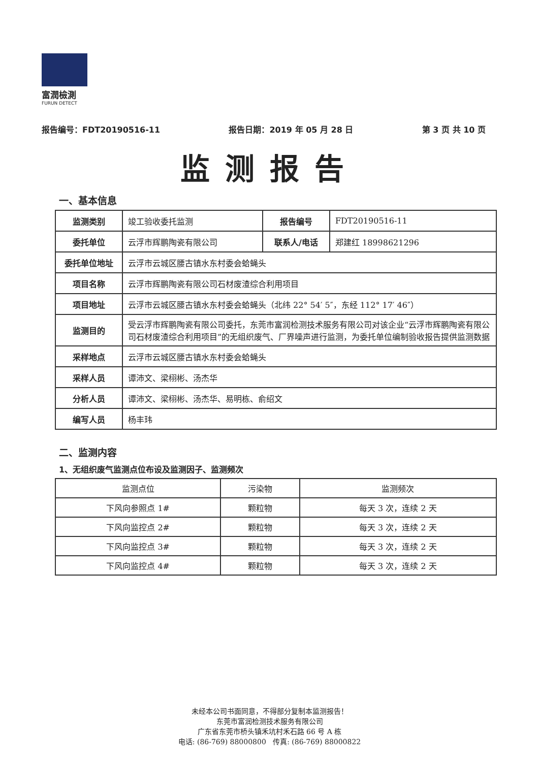富潤檢測
FURUN DETECT
报告编号：FDT20190516-11 报告日期：2019 年 05 月 28 日 第 3 页 共 10 页
监测报告
一、基本信息
| 监测类别 | 竣工验收委托监测 | 报告编号 | FDT20190516-11 |
| 委托单位 | 云浮市辉鹏陶瓷有限公司 | 联系人/电话 | 郑建红 18998621296 |
| 委托单位地址 | 云浮市云城区腰古镇水东村委会蛤蝇头 | | |
| 项目名称 | 云浮市辉鹏陶瓷有限公司石材废渣综合利用项目 | | |
| 项目地址 | 云浮市云城区腰古镇水东村委会蛤蝇头（北纬 22° 54′ 5″，东经 112° 17′ 46″） | | |
| 监测目的 | 受云浮市辉鹏陶瓷有限公司委托，东莞市富润检测技术服务有限公司对该企业“云浮市辉鹏陶瓷有限公司石材废渣综合利用项目”的无组织废气、厂界噪声进行监测，为委托单位编制验收报告提供监测数据 | | |
| 采样地点 | 云浮市云城区腰古镇水东村委会蛤蝇头 | | |
| 采样人员 | 谭沛文、梁栩彬、汤杰华 | | |
| 分析人员 | 谭沛文、梁栩彬、汤杰华、易明栋、俞绍文 | | |
| 编写人员 | 杨丰玮 | | |
二、监测内容
1、无组织废气监测点位布设及监测因子、监测频次
| 监测点位 | 污染物 | 监测频次 |
| 下风向参照点 1# | 颗粒物 | 每天 3 次，连续 2 天 |
| 下风向监控点 2# | 颗粒物 | 每天 3 次，连续 2 天 |
| 下风向监控点 3# | 颗粒物 | 每天 3 次，连续 2 天 |
| 下风向监控点 4# | 颗粒物 | 每天 3 次，连续 2 天 |
未经本公司书面同意，不得部分复制本监测报告！
东莞市富润检测技术服务有限公司
广东省东莞市桥头镇禾坑村禾石路 66 号 A 栋
电话: (86-769) 88000800 传真: (86-769) 88000822